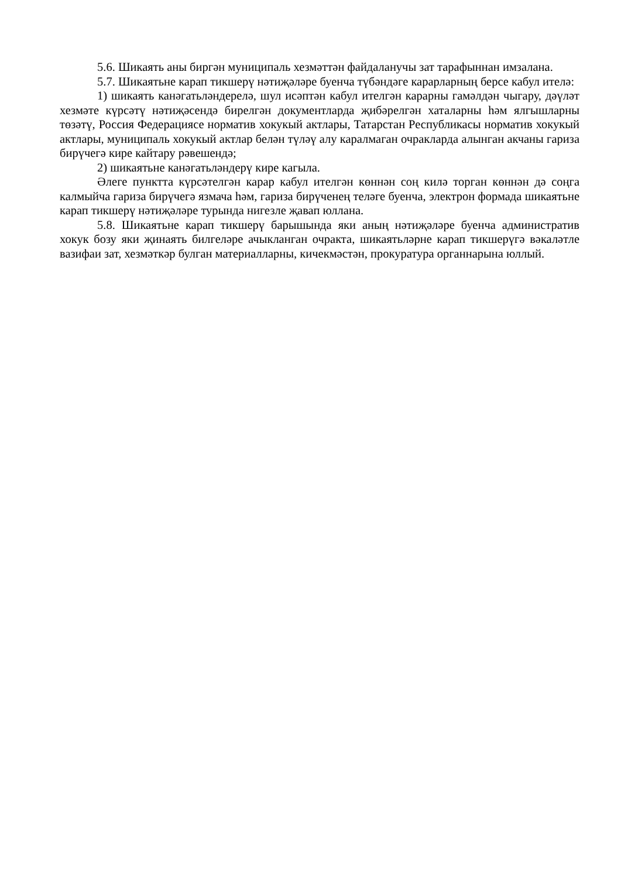5.6. Шикаять аны биргән муниципаль хезмәттән файдаланучы зат тарафыннан имзалана.
5.7. Шикаятьне карап тикшерү нәтиҗәләре буенча түбәндәге карарларның берсе кабул ителә:
1) шикаять канәгатьләндерелә, шул исәптән кабул ителгән карарны гамәлдән чыгару, дәүләт хезмәте күрсәтү нәтиҗәсендә бирелгән документларда җибәрелгән хаталарны һәм ялгышларны төзәтү, Россия Федерациясе норматив хокукый актлары, Татарстан Республикасы норматив хокукый актлары, муниципаль хокукый актлар белән түләү алу каралмаган очракларда алынган акчаны гариза бирүчегә кире кайтару рәвешендә;
2) шикаятьне канәгатьләндерү кире кагыла.
Әлеге пунктта күрсәтелгән карар кабул ителгән көннән соң килә торган көннән дә соңга калмыйча гариза бирүчегә язмача һәм, гариза бирүченең теләге буенча, электрон формада шикаятьне карап тикшерү нәтиҗәләре турында нигезле җавап юллана.
5.8. Шикаятьне карап тикшерү барышында яки аның нәтиҗәләре буенча административ хокук бозу яки җинаять билгеләре ачыкланган очракта, шикаятьләрне карап тикшерүгә вәкаләтле вазифаи зат, хезмәткәр булган материалларны, кичекмәстән, прокуратура органнарына юллый.